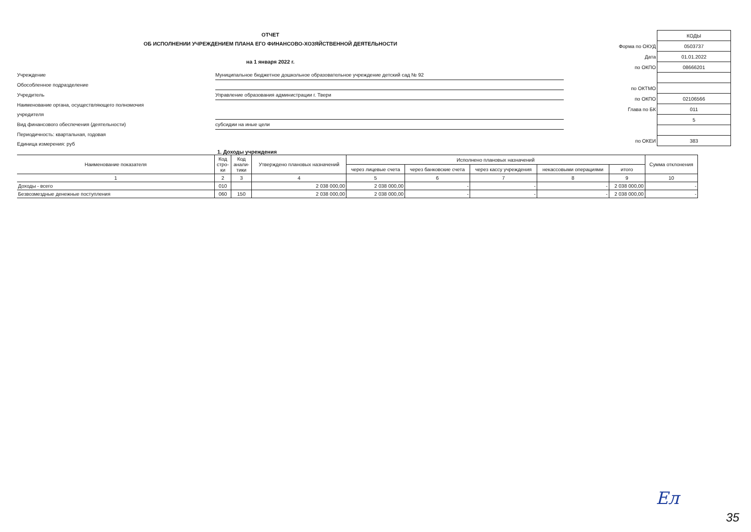ОТЧЕТ
ОБ ИСПОЛНЕНИИ УЧРЕЖДЕНИЕМ ПЛАНА ЕГО ФИНАНСОВО-ХОЗЯЙСТВЕННОЙ ДЕЯТЕЛЬНОСТИ
на 1 января 2022 г.
Учреждение
Муниципальное бюджетное дошкольное образовательное учреждение детский сад № 92
Обособленное подразделение
Учредитель
Управление образования администрации г. Твери
Наименование органа, осуществляющего полномочия
учредителя
Вид финансового обеспечения (деятельности)
субсидии на иные цели
Периодичность: квартальная, годовая
Единица измерения: руб
| | КОДЫ |
| Форма по ОКУД | 0503737 |
| Дата | 01.01.2022 |
| по ОКПО | 08666201 |
| по ОКТМО | |
| по ОКПО | 02106566 |
| Глава по БК | 011 |
| | 5 |
| по ОКЕИ | 383 |
1. Доходы учреждения
| Наименование показателя | Код стро- ки | Код анали- тики | Утверждено плановых назначений | Исполнено плановых назначений | | | | | Сумма отклонения |
| --- | --- | --- | --- | --- | --- | --- | --- | --- | --- |
| | | | | через лицевые счета | через банковские счета | через кассу учреждения | некассовыми операциями | итого | |
| 1 | 2 | 3 | 4 | 5 | 6 | 7 | 8 | 9 | 10 |
| Доходы - всего | 010 | | 2 038 000,00 | 2 038 000,00 | - | - | - | 2 038 000,00 | - |
| Безвозмездные денежные поступления | 060 | 150 | 2 038 000,00 | 2 038 000,00 | - | - | - | 2 038 000,00 | - |
Ел
35